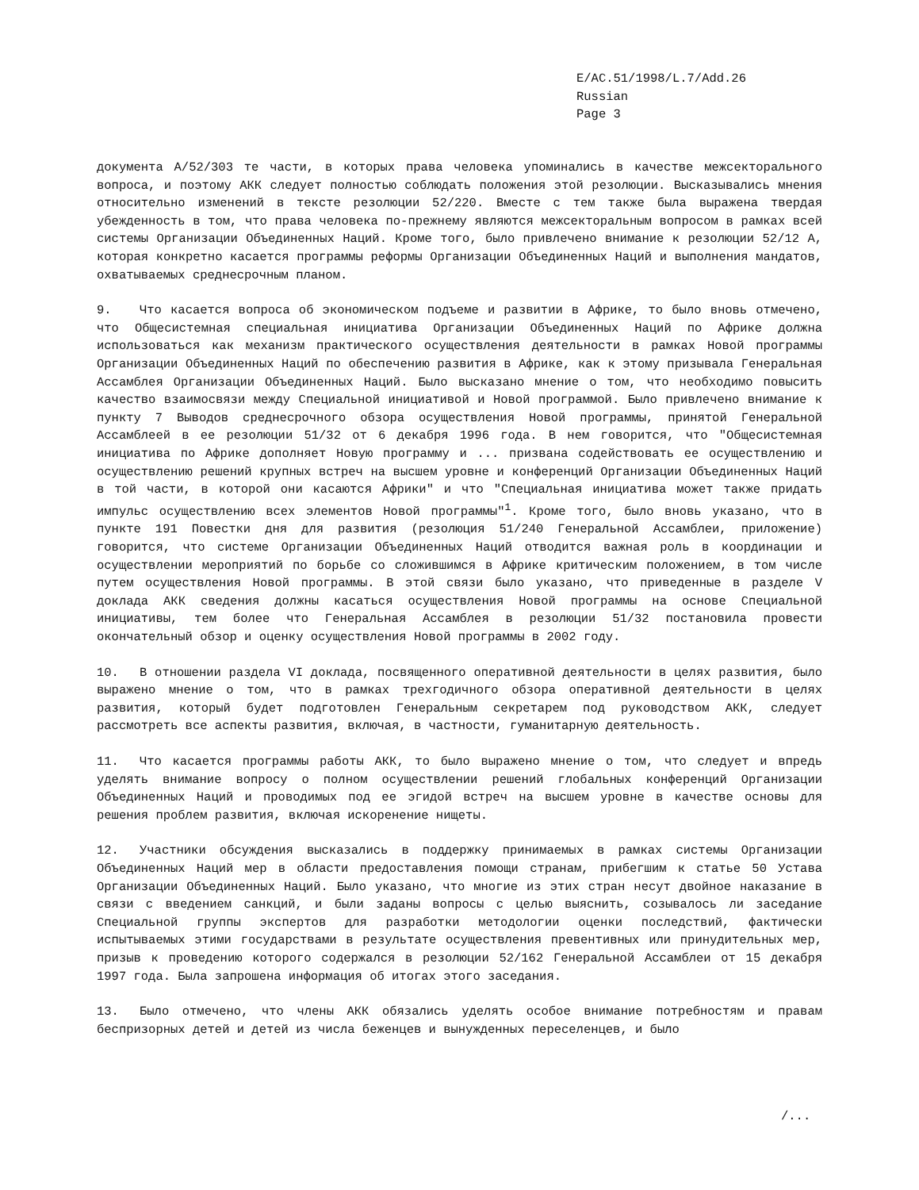E/AC.51/1998/L.7/Add.26
Russian
Page 3
документа A/52/303 те части, в которых права человека упоминались в качестве межсекторального вопроса, и поэтому АКК следует полностью соблюдать положения этой резолюции. Высказывались мнения относительно изменений в тексте резолюции 52/220. Вместе с тем также была выражена твердая убежденность в том, что права человека по-прежнему являются межсекторальным вопросом в рамках всей системы Организации Объединенных Наций. Кроме того, было привлечено внимание к резолюции 52/12 A, которая конкретно касается программы реформы Организации Объединенных Наций и выполнения мандатов, охватываемых среднесрочным планом.
9. Что касается вопроса об экономическом подъеме и развитии в Африке, то было вновь отмечено, что Общесистемная специальная инициатива Организации Объединенных Наций по Африке должна использоваться как механизм практического осуществления деятельности в рамках Новой программы Организации Объединенных Наций по обеспечению развития в Африке, как к этому призывала Генеральная Ассамблея Организации Объединенных Наций. Было высказано мнение о том, что необходимо повысить качество взаимосвязи между Специальной инициативой и Новой программой. Было привлечено внимание к пункту 7 Выводов среднесрочного обзора осуществления Новой программы, принятой Генеральной Ассамблеей в ее резолюции 51/32 от 6 декабря 1996 года. В нем говорится, что "Общесистемная инициатива по Африке дополняет Новую программу и ... призвана содействовать ее осуществлению и осуществлению решений крупных встреч на высшем уровне и конференций Организации Объединенных Наций в той части, в которой они касаются Африки" и что "Специальная инициатива может также придать импульс осуществлению всех элементов Новой программы"<sup>1</sup>. Кроме того, было вновь указано, что в пункте 191 Повестки дня для развития (резолюция 51/240 Генеральной Ассамблеи, приложение) говорится, что системе Организации Объединенных Наций отводится важная роль в координации и осуществлении мероприятий по борьбе со сложившимся в Африке критическим положением, в том числе путем осуществления Новой программы. В этой связи было указано, что приведенные в разделе V доклада АКК сведения должны касаться осуществления Новой программы на основе Специальной инициативы, тем более что Генеральная Ассамблея в резолюции 51/32 постановила провести окончательный обзор и оценку осуществления Новой программы в 2002 году.
10. В отношении раздела VI доклада, посвященного оперативной деятельности в целях развития, было выражено мнение о том, что в рамках трехгодичного обзора оперативной деятельности в целях развития, который будет подготовлен Генеральным секретарем под руководством АКК, следует рассмотреть все аспекты развития, включая, в частности, гуманитарную деятельность.
11. Что касается программы работы АКК, то было выражено мнение о том, что следует и впредь уделять внимание вопросу о полном осуществлении решений глобальных конференций Организации Объединенных Наций и проводимых под ее эгидой встреч на высшем уровне в качестве основы для решения проблем развития, включая искоренение нищеты.
12. Участники обсуждения высказались в поддержку принимаемых в рамках системы Организации Объединенных Наций мер в области предоставления помощи странам, прибегшим к статье 50 Устава Организации Объединенных Наций. Было указано, что многие из этих стран несут двойное наказание в связи с введением санкций, и были заданы вопросы с целью выяснить, созывалось ли заседание Специальной группы экспертов для разработки методологии оценки последствий, фактически испытываемых этими государствами в результате осуществления превентивных или принудительных мер, призыв к проведению которого содержался в резолюции 52/162 Генеральной Ассамблеи от 15 декабря 1997 года. Была запрошена информация об итогах этого заседания.
13. Было отмечено, что члены АКК обязались уделять особое внимание потребностям и правам беспризорных детей и детей из числа беженцев и вынужденных переселенцев, и было
/...